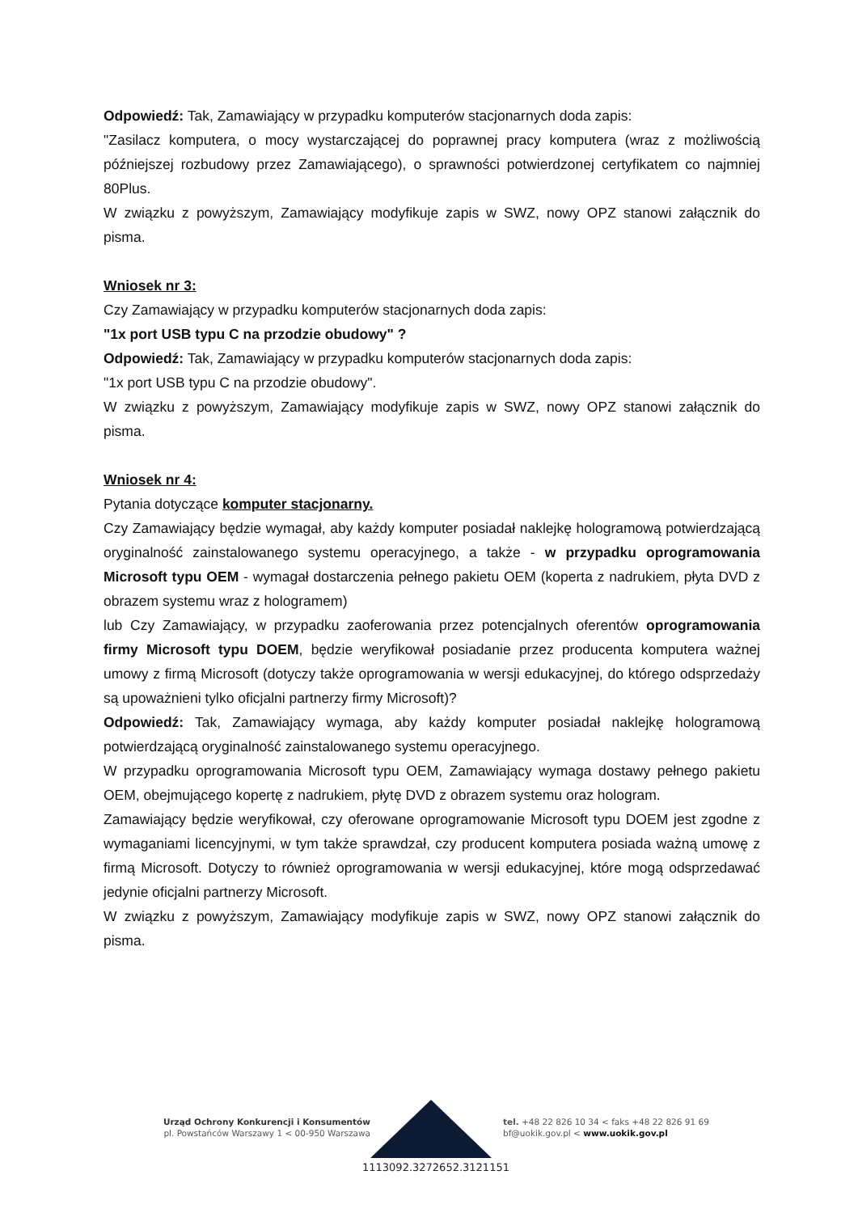Odpowiedź: Tak, Zamawiający w przypadku komputerów stacjonarnych doda zapis:
"Zasilacz komputera, o mocy wystarczającej do poprawnej pracy komputera (wraz z możliwością późniejszej rozbudowy przez Zamawiającego), o sprawności potwierdzonej certyfikatem co najmniej 80Plus.
W związku z powyższym, Zamawiający modyfikuje zapis w SWZ, nowy OPZ stanowi załącznik do pisma.
Wniosek nr 3:
Czy Zamawiający w przypadku komputerów stacjonarnych doda zapis:
"1x port USB typu C na przodzie obudowy" ?
Odpowiedź: Tak, Zamawiający w przypadku komputerów stacjonarnych doda zapis:
"1x port USB typu C na przodzie obudowy".
W związku z powyższym, Zamawiający modyfikuje zapis w SWZ, nowy OPZ stanowi załącznik do pisma.
Wniosek nr 4:
Pytania dotyczące komputer stacjonarny.
Czy Zamawiający będzie wymagał, aby każdy komputer posiadał naklejkę hologramową potwierdzającą oryginalność zainstalowanego systemu operacyjnego, a także - w przypadku oprogramowania Microsoft typu OEM - wymagał dostarczenia pełnego pakietu OEM (koperta z nadrukiem, płyta DVD z obrazem systemu wraz z hologramem)
lub Czy Zamawiający, w przypadku zaoferowania przez potencjalnych oferentów oprogramowania firmy Microsoft typu DOEM, będzie weryfikował posiadanie przez producenta komputera ważnej umowy z firmą Microsoft (dotyczy także oprogramowania w wersji edukacyjnej, do którego odsprzedaży są upoważnieni tylko oficjalni partnerzy firmy Microsoft)?
Odpowiedź: Tak, Zamawiający wymaga, aby każdy komputer posiadał naklejkę hologramową potwierdzającą oryginalność zainstalowanego systemu operacyjnego.
W przypadku oprogramowania Microsoft typu OEM, Zamawiający wymaga dostawy pełnego pakietu OEM, obejmującego kopertę z nadrukiem, płytę DVD z obrazem systemu oraz hologram.
Zamawiający będzie weryfikował, czy oferowane oprogramowanie Microsoft typu DOEM jest zgodne z wymaganiami licencyjnymi, w tym także sprawdzał, czy producent komputera posiada ważną umowę z firmą Microsoft. Dotyczy to również oprogramowania w wersji edukacyjnej, które mogą odsprzedawać jedynie oficjalni partnerzy Microsoft.
W związku z powyższym, Zamawiający modyfikuje zapis w SWZ, nowy OPZ stanowi załącznik do pisma.
Urząd Ochrony Konkurencji i Konsumentów
pl. Powstańców Warszawy 1 < 00-950 Warszawa
tel. +48 22 826 10 34 < faks +48 22 826 91 69
bf@uokik.gov.pl < www.uokik.gov.pl
1113092.3272652.3121151